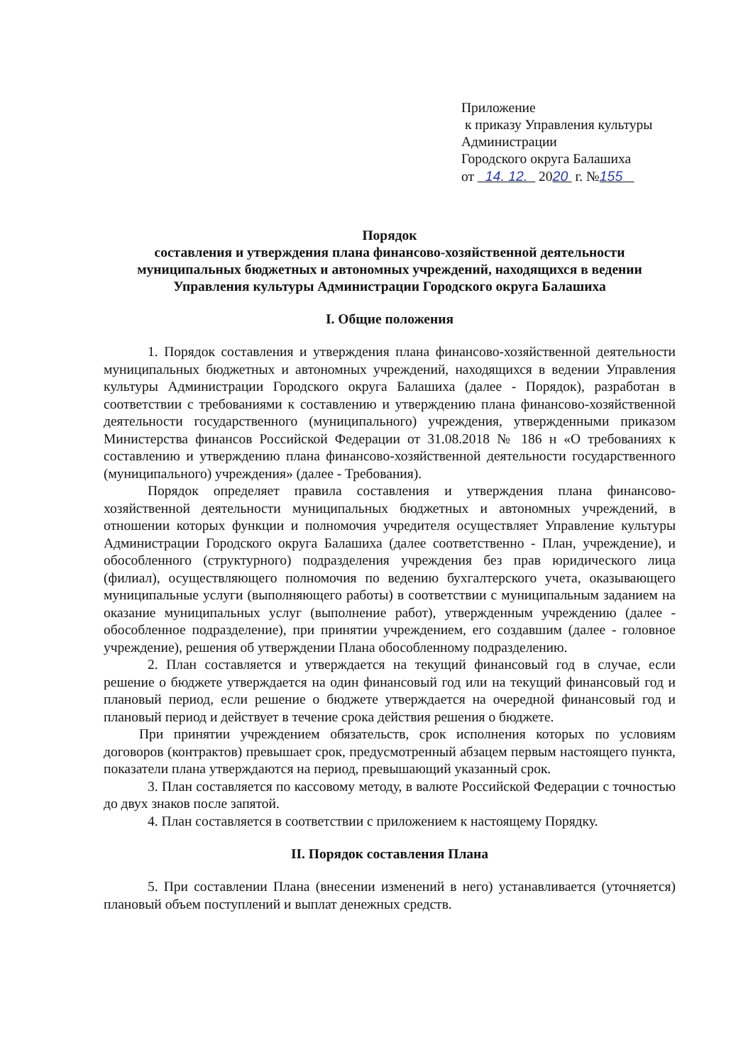Приложение
к приказу Управления культуры
Администрации
Городского округа Балашиха
от 14. 12. 2020 г. №155
Порядок
составления и утверждения плана финансово-хозяйственной деятельности муниципальных бюджетных и автономных учреждений, находящихся в ведении Управления культуры Администрации Городского округа Балашиха
I. Общие положения
1. Порядок составления и утверждения плана финансово-хозяйственной деятельности муниципальных бюджетных и автономных учреждений, находящихся в ведении Управления культуры Администрации Городского округа Балашиха (далее - Порядок), разработан в соответствии с требованиями к составлению и утверждению плана финансово-хозяйственной деятельности государственного (муниципального) учреждения, утвержденными приказом Министерства финансов Российской Федерации от 31.08.2018 № 186 н «О требованиях к составлению и утверждению плана финансово-хозяйственной деятельности государственного (муниципального) учреждения» (далее - Требования).
Порядок определяет правила составления и утверждения плана финансово-хозяйственной деятельности муниципальных бюджетных и автономных учреждений, в отношении которых функции и полномочия учредителя осуществляет Управление культуры Администрации Городского округа Балашиха (далее соответственно - План, учреждение), и обособленного (структурного) подразделения учреждения без прав юридического лица (филиал), осуществляющего полномочия по ведению бухгалтерского учета, оказывающего муниципальные услуги (выполняющего работы) в соответствии с муниципальным заданием на оказание муниципальных услуг (выполнение работ), утвержденным учреждению (далее - обособленное подразделение), при принятии учреждением, его создавшим (далее - головное учреждение), решения об утверждении Плана обособленному подразделению.
2. План составляется и утверждается на текущий финансовый год в случае, если решение о бюджете утверждается на один финансовый год или на текущий финансовый год и плановый период, если решение о бюджете утверждается на очередной финансовый год и плановый период и действует в течение срока действия решения о бюджете.
При принятии учреждением обязательств, срок исполнения которых по условиям договоров (контрактов) превышает срок, предусмотренный абзацем первым настоящего пункта, показатели плана утверждаются на период, превышающий указанный срок.
3. План составляется по кассовому методу, в валюте Российской Федерации с точностью до двух знаков после запятой.
4. План составляется в соответствии с приложением к настоящему Порядку.
II. Порядок составления Плана
5. При составлении Плана (внесении изменений в него) устанавливается (уточняется) плановый объем поступлений и выплат денежных средств.